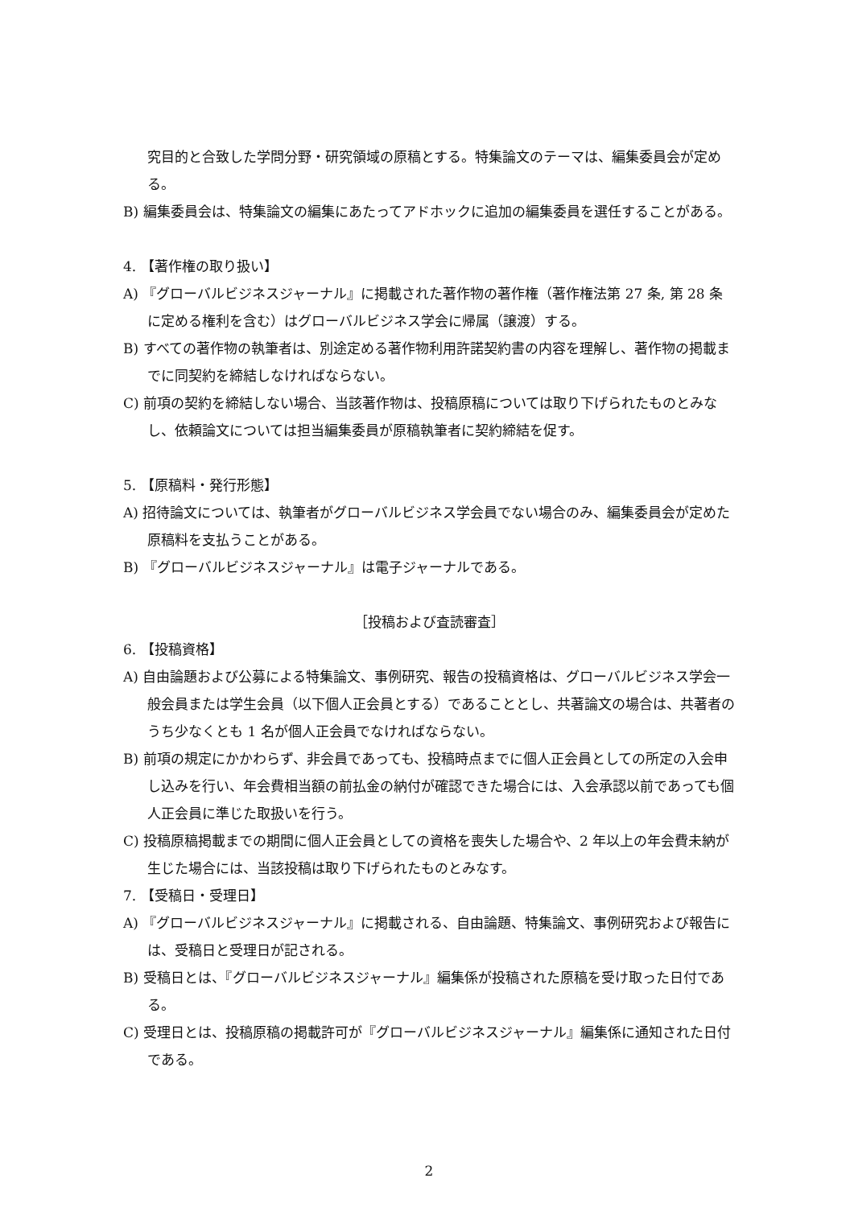究目的と合致した学問分野・研究領域の原稿とする。特集論文のテーマは、編集委員会が定める。
B) 編集委員会は、特集論文の編集にあたってアドホックに追加の編集委員を選任することがある。
4. 【著作権の取り扱い】
A) 『グローバルビジネスジャーナル』に掲載された著作物の著作権（著作権法第 27 条, 第 28 条に定める権利を含む）はグローバルビジネス学会に帰属（譲渡）する。
B) すべての著作物の執筆者は、別途定める著作物利用許諾契約書の内容を理解し、著作物の掲載までに同契約を締結しなければならない。
C) 前項の契約を締結しない場合、当該著作物は、投稿原稿については取り下げられたものとみなし、依頼論文については担当編集委員が原稿執筆者に契約締結を促す。
5. 【原稿料・発行形態】
A) 招待論文については、執筆者がグローバルビジネス学会員でない場合のみ、編集委員会が定めた原稿料を支払うことがある。
B) 『グローバルビジネスジャーナル』は電子ジャーナルである。
［投稿および査読審査］
6. 【投稿資格】
A) 自由論題および公募による特集論文、事例研究、報告の投稿資格は、グローバルビジネス学会一般会員または学生会員（以下個人正会員とする）であることとし、共著論文の場合は、共著者のうち少なくとも 1 名が個人正会員でなければならない。
B) 前項の規定にかかわらず、非会員であっても、投稿時点までに個人正会員としての所定の入会申し込みを行い、年会費相当額の前払金の納付が確認できた場合には、入会承認以前であっても個人正会員に準じた取扱いを行う。
C) 投稿原稿掲載までの期間に個人正会員としての資格を喪失した場合や、2 年以上の年会費未納が生じた場合には、当該投稿は取り下げられたものとみなす。
7. 【受稿日・受理日】
A) 『グローバルビジネスジャーナル』に掲載される、自由論題、特集論文、事例研究および報告には、受稿日と受理日が記される。
B) 受稿日とは、『グローバルビジネスジャーナル』編集係が投稿された原稿を受け取った日付である。
C) 受理日とは、投稿原稿の掲載許可が『グローバルビジネスジャーナル』編集係に通知された日付である。
2